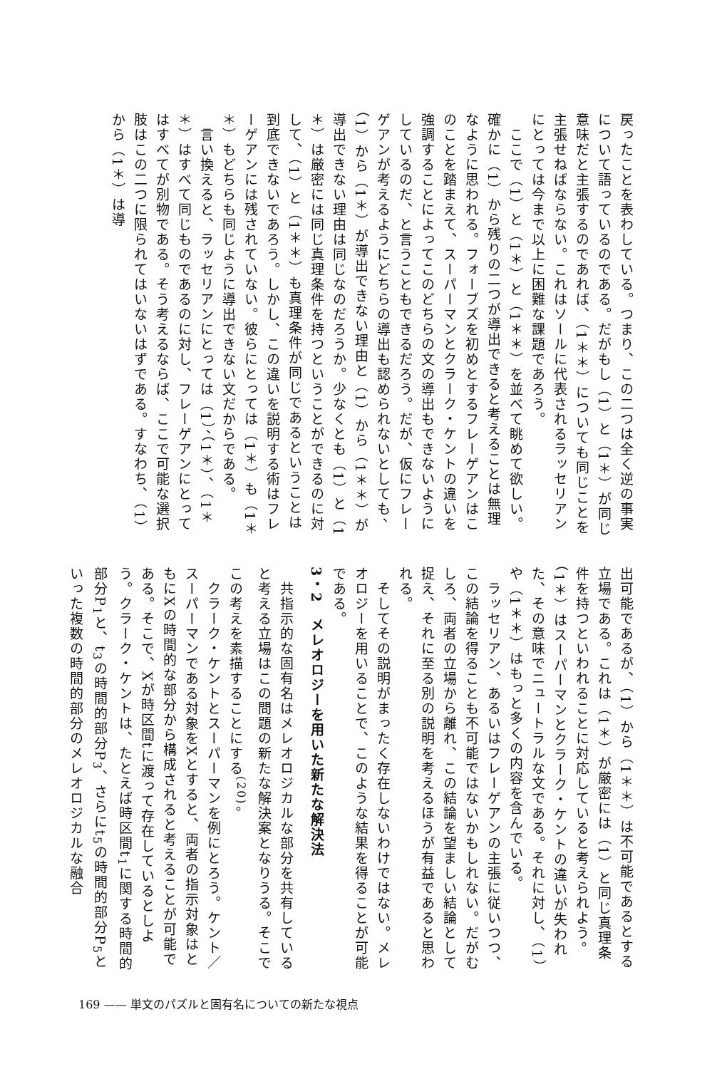戻ったことを表わしている。つまり、この二つは全く逆の事実について語っているのである。だがもし（1）と（1＊）が同じ意味だと主張するのであれば、（1＊＊）についても同じことを主張せねばならない。これはソールに代表されるラッセリアンにとっては今まで以上に困難な課題であろう。
　ここで（1）と（1＊）と（1＊＊）を並べて眺めて欲しい。確かに（1）から残りの二つが導出できると考えることは無理なように思われる。フォーブズを初めとするフレーゲアンはこのことを踏まえて、スーパーマンとクラーク・ケントの違いを強調することによってこのどちらの文の導出もできないようにしているのだ、と言うこともできるだろう。だが、仮にフレーゲアンが考えるようにどちらの導出も認められないとしても、（1）から（1＊）が導出できない理由と（1）から（1＊＊）が導出できない理由は同じなのだろうか。少なくとも（1）と（1＊）は厳密には同じ真理条件を持つということができるのに対して、（1）と（1＊＊）も真理条件が同じであるということは到底できないであろう。しかし、この違いを説明する術はフレーゲアンには残されていない。彼らにとっては（1＊）も（1＊＊）もどちらも同じように導出できない文だからである。
　言い換えると、ラッセリアンにとっては（1）、（1＊）、（1＊＊）はすべて同じものであるのに対し、フレーゲアンにとってはすべてが別物である。そう考えるならば、ここで可能な選択肢はこの二つに限られてはいないはずである。すなわち、（1）から（1＊）は導
出可能であるが、（1）から（1＊＊）は不可能であるとする立場である。これは（1＊）が厳密には（1）と同じ真理条件を持つといわれることに対応していると考えられよう。（1＊）はスーパーマンとクラーク・ケントの違いが失われた、その意味でニュートラルな文である。それに対し、（1）や（1＊＊）はもっと多くの内容を含んでいる。
　ラッセリアン、あるいはフレーゲアンの主張に従いつつ、この結論を得ることも不可能ではないかもしれない。だがむしろ、両者の立場から離れ、この結論を望ましい結論として捉え、それに至る別の説明を考えるほうが有益であると思われる。
　そしてその説明がまったく存在しないわけではない。メレオロジーを用いることで、このような結果を得ることが可能である。
3・2　メレオロジーを用いた新たな解決法
　共指示的な固有名はメレオロジカルな部分を共有していると考える立場はこの問題の新たな解決案となりうる。そこでこの考えを素描することにする<sup>(20)</sup>。
　クラーク・ケントとスーパーマンを例にとろう。ケント／スーパーマンである対象をXとすると、両者の指示対象はともにXの時間的な部分から構成されると考えることが可能である。そこで、Xが時区間tに渡って存在しているとしよう。クラーク・ケントは、たとえば時区間t<sub>1</sub>に関する時間的部分P<sub>1</sub>と、t<sub>3</sub>の時間的部分P<sub>3</sub>、さらにt<sub>5</sub>の時間的部分P<sub>5</sub>といった複数の時間的部分のメレオロジカルな融合
169 —— 単文のパズルと固有名についての新たな視点